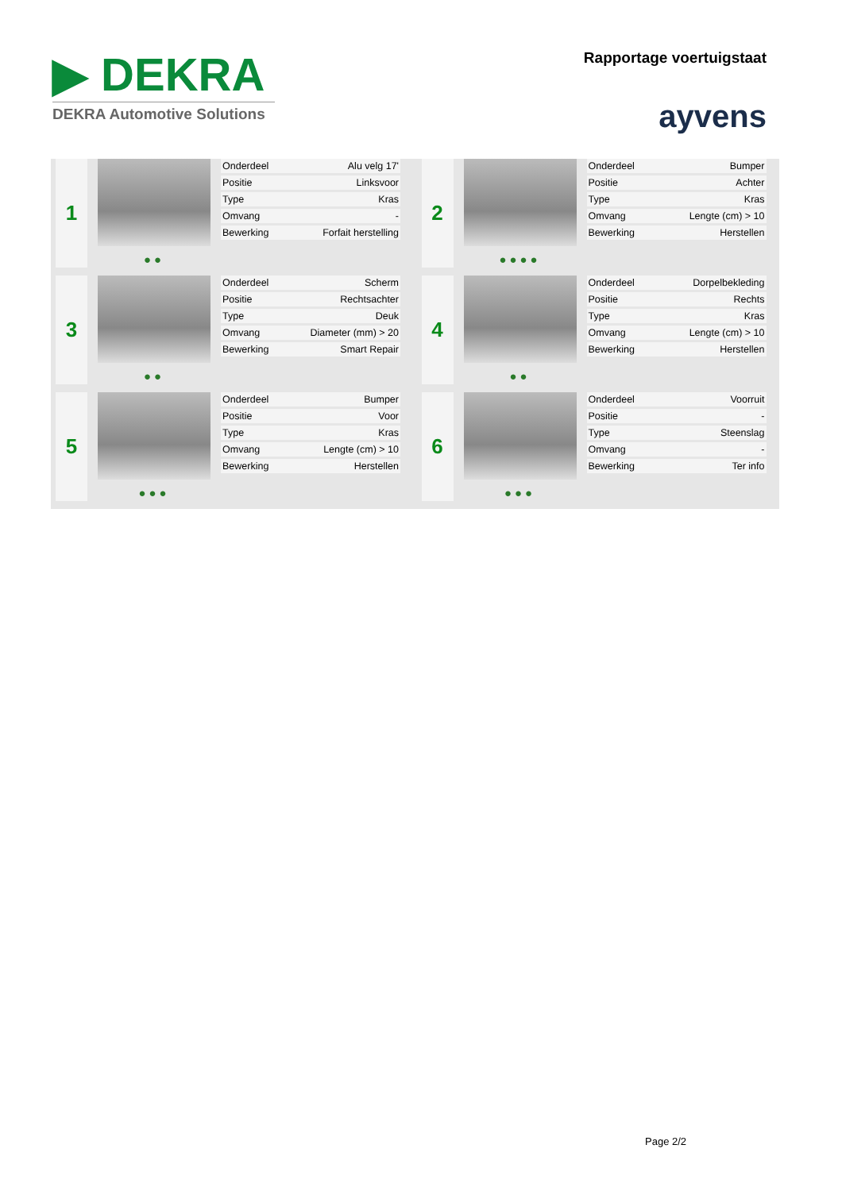▶ DEKRA
DEKRA Automotive Solutions
Rapportage voertuigstaat
ayvens
1
●●
| Onderdeel | Alu velg 17' |
| Positie | Linksvoor |
| Type | Kras |
| Omvang | - |
| Bewerking | Forfait herstelling |
2
●●●●
| Onderdeel | Bumper |
| Positie | Achter |
| Type | Kras |
| Omvang | Lengte (cm) > 10 |
| Bewerking | Herstellen |
3
●●
| Onderdeel | Scherm |
| Positie | Rechtsachter |
| Type | Deuk |
| Omvang | Diameter (mm) > 20 |
| Bewerking | Smart Repair |
4
●●
| Onderdeel | Dorpelbekleding |
| Positie | Rechts |
| Type | Kras |
| Omvang | Lengte (cm) > 10 |
| Bewerking | Herstellen |
5
●●●
| Onderdeel | Bumper |
| Positie | Voor |
| Type | Kras |
| Omvang | Lengte (cm) > 10 |
| Bewerking | Herstellen |
6
●●●
| Onderdeel | Voorruit |
| Positie | - |
| Type | Steenslag |
| Omvang | - |
| Bewerking | Ter info |
Page 2/2